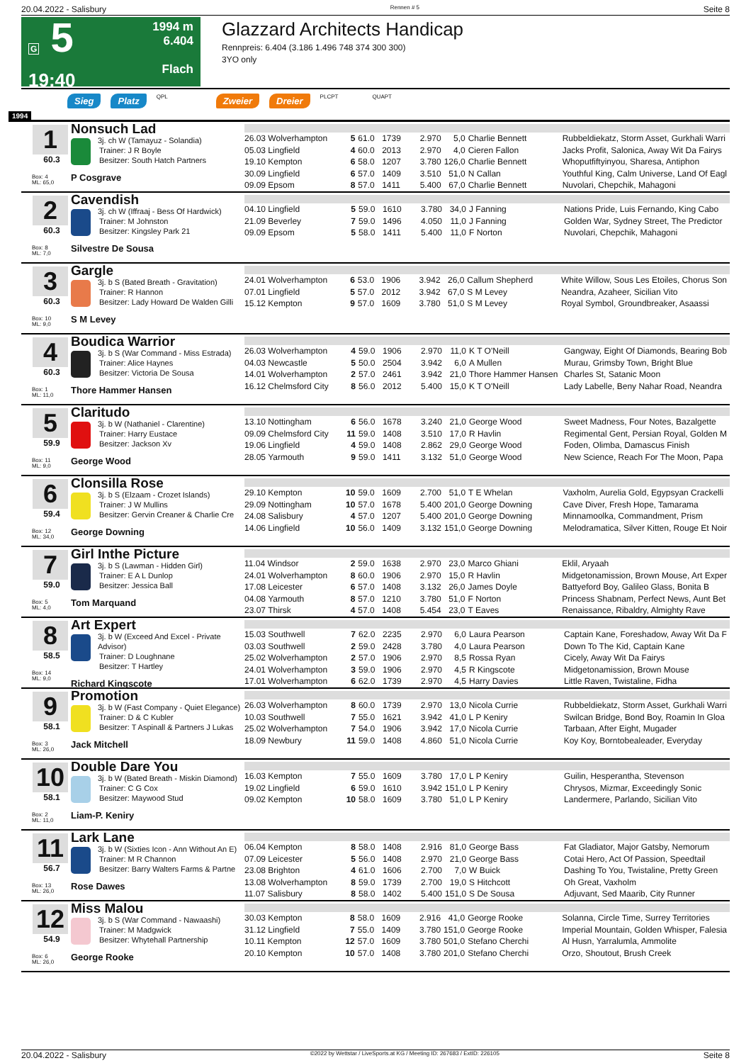20.04.2022 - Salisbury Rennen # 5 Seite 8
G 5
19:40
1994 m
6.404
Flach
Glazzard Architects Handicap
Rennpreis: 6.404 (3.186 1.496 748 374 300 300)
3YO only
Sieg Platz QPL Zweier Dreier PLCPT QUAPT
1994
1
60.3
Box: 4
ML: 65,0
Nonsuch Lad
3j. ch W (Tamayuz - Solandia)
Trainer: J R Boyle
Besitzer: South Hatch Partners
P Cosgrave
| 26.03 Wolverhampton | 5 | 61.0 | 1739 | 2.970 | 5,0 | Charlie Bennett | Rubbeldiekatz, Storm Asset, Gurkhali Warri |
| 05.03 Lingfield | 4 | 60.0 | 2013 | 2.970 | 4,0 | Cieren Fallon | Jacks Profit, Salonica, Away Wit Da Fairys |
| 19.10 Kempton | 6 | 58.0 | 1207 | 3.780 | 126,0 | Charlie Bennett | Whoputfiftyinyou, Sharesa, Antiphon |
| 30.09 Lingfield | 6 | 57.0 | 1409 | 3.510 | 51,0 | N Callan | Youthful King, Calm Universe, Land Of Eagl |
| 09.09 Epsom | 8 | 57.0 | 1411 | 5.400 | 67,0 | Charlie Bennett | Nuvolari, Chepchik, Mahagoni |
2
60.3
Box: 8
ML: 7,0
Cavendish
3j. ch W (Iffraaj - Bess Of Hardwick)
Trainer: M Johnston
Besitzer: Kingsley Park 21
Silvestre De Sousa
| 04.10 Lingfield | 5 | 59.0 | 1610 | 3.780 | 34,0 | J Fanning | Nations Pride, Luis Fernando, King Cabo |
| 21.09 Beverley | 7 | 59.0 | 1496 | 4.050 | 11,0 | J Fanning | Golden War, Sydney Street, The Predictor |
| 09.09 Epsom | 5 | 58.0 | 1411 | 5.400 | 11,0 | F Norton | Nuvolari, Chepchik, Mahagoni |
3
60.3
Box: 10
ML: 9,0
Gargle
3j. b S (Bated Breath - Gravitation)
Trainer: R Hannon
Besitzer: Lady Howard De Walden Gilli
S M Levey
| 24.01 Wolverhampton | 6 | 53.0 | 1906 | 3.942 | 26,0 | Callum Shepherd | White Willow, Sous Les Etoiles, Chorus Son |
| 07.01 Lingfield | 5 | 57.0 | 2012 | 3.942 | 67,0 | S M Levey | Neandra, Azaheer, Sicilian Vito |
| 15.12 Kempton | 9 | 57.0 | 1609 | 3.780 | 51,0 | S M Levey | Royal Symbol, Groundbreaker, Asaassi |
4
60.3
Box: 1
ML: 11,0
Boudica Warrior
3j. b S (War Command - Miss Estrada)
Trainer: Alice Haynes
Besitzer: Victoria De Sousa
Thore Hammer Hansen
| 26.03 Wolverhampton | 4 | 59.0 | 1906 | 2.970 | 11,0 | K T O'Neill | Gangway, Eight Of Diamonds, Bearing Bob |
| 04.03 Newcastle | 5 | 50.0 | 2504 | 3.942 | 6,0 | A Mullen | Murau, Grimsby Town, Bright Blue |
| 14.01 Wolverhampton | 2 | 57.0 | 2461 | 3.942 | 21,0 | Thore Hammer Hansen | Charles St, Satanic Moon |
| 16.12 Chelmsford City | 8 | 56.0 | 2012 | 5.400 | 15,0 | K T O'Neill | Lady Labelle, Beny Nahar Road, Neandra |
5
59.9
Box: 11
ML: 9,0
Claritudo
3j. b W (Nathaniel - Clarentine)
Trainer: Harry Eustace
Besitzer: Jackson Xv
George Wood
| 13.10 Nottingham | 6 | 56.0 | 1678 | 3.240 | 21,0 | George Wood | Sweet Madness, Four Notes, Bazalgette |
| 09.09 Chelmsford City | 11 | 59.0 | 1408 | 3.510 | 17,0 | R Havlin | Regimental Gent, Persian Royal, Golden M |
| 19.06 Lingfield | 4 | 59.0 | 1408 | 2.862 | 29,0 | George Wood | Foden, Olimba, Damascus Finish |
| 28.05 Yarmouth | 9 | 59.0 | 1411 | 3.132 | 51,0 | George Wood | New Science, Reach For The Moon, Papa |
6
59.4
Box: 12
ML: 34,0
Clonsilla Rose
3j. b S (Elzaam - Crozet Islands)
Trainer: J W Mullins
Besitzer: Gervin Creaner & Charlie Cre
George Downing
| 29.10 Kempton | 10 | 59.0 | 1609 | 2.700 | 51,0 | T E Whelan | Vaxholm, Aurelia Gold, Egypsyan Crackelli |
| 29.09 Nottingham | 10 | 57.0 | 1678 | 5.400 | 201,0 | George Downing | Cave Diver, Fresh Hope, Tamarama |
| 24.08 Salisbury | 4 | 57.0 | 1207 | 5.400 | 201,0 | George Downing | Minnamoolka, Commandment, Prism |
| 14.06 Lingfield | 10 | 56.0 | 1409 | 3.132 | 151,0 | George Downing | Melodramatica, Silver Kitten, Rouge Et Noir |
7
59.0
Box: 5
ML: 4,0
Girl Inthe Picture
3j. b S (Lawman - Hidden Girl)
Trainer: E A L Dunlop
Besitzer: Jessica Ball
Tom Marquand
| 11.04 Windsor | 2 | 59.0 | 1638 | 2.970 | 23,0 | Marco Ghiani | Eklil, Aryaah |
| 24.01 Wolverhampton | 8 | 60.0 | 1906 | 2.970 | 15,0 | R Havlin | Midgetonamission, Brown Mouse, Art Exper |
| 17.08 Leicester | 6 | 57.0 | 1408 | 3.132 | 26,0 | James Doyle | Battyeford Boy, Galileo Glass, Bonita B |
| 04.08 Yarmouth | 8 | 57.0 | 1210 | 3.780 | 51,0 | F Norton | Princess Shabnam, Perfect News, Aunt Bet |
| 23.07 Thirsk | 4 | 57.0 | 1408 | 5.454 | 23,0 | T Eaves | Renaissance, Ribaldry, Almighty Rave |
8
58.5
Box: 14
ML: 9,0
Art Expert
3j. b W (Exceed And Excel - Private Advisor)
Trainer: D Loughnane
Besitzer: T Hartley
Richard Kingscote
| 15.03 Southwell | 7 | 62.0 | 2235 | 2.970 | 6,0 | Laura Pearson | Captain Kane, Foreshadow, Away Wit Da F |
| 03.03 Southwell | 2 | 59.0 | 2428 | 3.780 | 4,0 | Laura Pearson | Down To The Kid, Captain Kane |
| 25.02 Wolverhampton | 2 | 57.0 | 1906 | 2.970 | 8,5 | Rossa Ryan | Cicely, Away Wit Da Fairys |
| 24.01 Wolverhampton | 3 | 59.0 | 1906 | 2.970 | 4,5 | R Kingscote | Midgetonamission, Brown Mouse |
| 17.01 Wolverhampton | 6 | 62.0 | 1739 | 2.970 | 4,5 | Harry Davies | Little Raven, Twistaline, Fidha |
9
58.1
Box: 3
ML: 26,0
Promotion
3j. b W (Fast Company - Quiet Elegance)
Trainer: D & C Kubler
Besitzer: T Aspinall & Partners J Lukas
Jack Mitchell
| 26.03 Wolverhampton | 8 | 60.0 | 1739 | 2.970 | 13,0 | Nicola Currie | Rubbeldiekatz, Storm Asset, Gurkhali Warri |
| 10.03 Southwell | 7 | 55.0 | 1621 | 3.942 | 41,0 | L P Keniry | Swilcan Bridge, Bond Boy, Roamin In Gloa |
| 25.02 Wolverhampton | 7 | 54.0 | 1906 | 3.942 | 17,0 | Nicola Currie | Tarbaan, After Eight, Mugader |
| 18.09 Newbury | 11 | 59.0 | 1408 | 4.860 | 51,0 | Nicola Currie | Koy Koy, Borntobealeader, Everyday |
10
58.1
Box: 2
ML: 11,0
Double Dare You
3j. b W (Bated Breath - Miskin Diamond)
Trainer: C G Cox
Besitzer: Maywood Stud
Liam-P. Keniry
| 16.03 Kempton | 7 | 55.0 | 1609 | 3.780 | 17,0 | L P Keniry | Guilin, Hesperantha, Stevenson |
| 19.02 Lingfield | 6 | 59.0 | 1610 | 3.942 | 151,0 | L P Keniry | Chrysos, Mizmar, Exceedingly Sonic |
| 09.02 Kempton | 10 | 58.0 | 1609 | 3.780 | 51,0 | L P Keniry | Landermere, Parlando, Sicilian Vito |
11
56.7
Box: 13
ML: 26,0
Lark Lane
3j. b W (Sixties Icon - Ann Without An E)
Trainer: M R Channon
Besitzer: Barry Walters Farms & Partne
Rose Dawes
| 06.04 Kempton | 8 | 58.0 | 1408 | 2.916 | 81,0 | George Bass | Fat Gladiator, Major Gatsby, Nemorum |
| 07.09 Leicester | 5 | 56.0 | 1408 | 2.970 | 21,0 | George Bass | Cotai Hero, Act Of Passion, Speedtail |
| 23.08 Brighton | 4 | 61.0 | 1606 | 2.700 | 7,0 | W Buick | Dashing To You, Twistaline, Pretty Green |
| 13.08 Wolverhampton | 8 | 59.0 | 1739 | 2.700 | 19,0 | S Hitchcott | Oh Great, Vaxholm |
| 11.07 Salisbury | 8 | 58.0 | 1402 | 5.400 | 151,0 | S De Sousa | Adjuvant, Sed Maarib, City Runner |
12
54.9
Box: 6
ML: 26,0
Miss Malou
3j. b S (War Command - Nawaashi)
Trainer: M Madgwick
Besitzer: Whytehall Partnership
George Rooke
| 30.03 Kempton | 8 | 58.0 | 1609 | 2.916 | 41,0 | George Rooke | Solanna, Circle Time, Surrey Territories |
| 31.12 Lingfield | 7 | 55.0 | 1409 | 3.780 | 151,0 | George Rooke | Imperial Mountain, Golden Whisper, Falesia |
| 10.11 Kempton | 12 | 57.0 | 1609 | 3.780 | 501,0 | Stefano Cherchi | Al Husn, Yarralumla, Ammolite |
| 20.10 Kempton | 10 | 57.0 | 1408 | 3.780 | 201,0 | Stefano Cherchi | Orzo, Shoutout, Brush Creek |
20.04.2022 - Salisbury ©2022 by Wettstar / LiveSports.at KG / Meeting ID: 267683 / ExtID: 226105 Seite 8